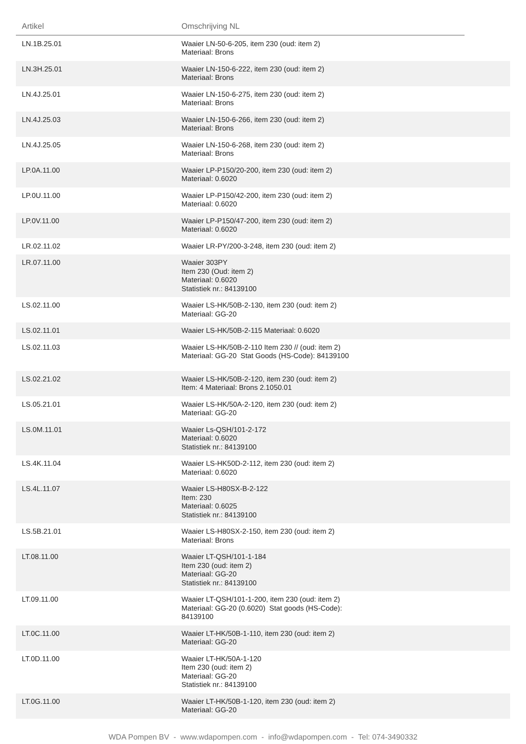| Artikel | Omschrijving NL | |
| --- | --- | --- |
| LN.1B.25.01 | Waaier LN-50-6-205, item 230 (oud: item 2) Materiaal: Brons | |
| LN.3H.25.01 | Waaier LN-150-6-222, item 230 (oud: item 2) Materiaal: Brons | |
| LN.4J.25.01 | Waaier LN-150-6-275, item 230 (oud: item 2) Materiaal: Brons | |
| LN.4J.25.03 | Waaier LN-150-6-266, item 230 (oud: item 2) Materiaal: Brons | |
| LN.4J.25.05 | Waaier LN-150-6-268, item 230 (oud: item 2) Materiaal: Brons | |
| LP.0A.11.00 | Waaier LP-P150/20-200, item 230 (oud: item 2) Materiaal: 0.6020 | |
| LP.0U.11.00 | Waaier LP-P150/42-200, item 230 (oud: item 2) Materiaal: 0.6020 | |
| LP.0V.11.00 | Waaier LP-P150/47-200, item 230 (oud: item 2) Materiaal: 0.6020 | |
| LR.02.11.02 | Waaier LR-PY/200-3-248, item 230 (oud: item 2) | |
| LR.07.11.00 | Waaier 303PY Item 230 (Oud: item 2) Materiaal: 0.6020 Statistiek nr.: 84139100 | |
| LS.02.11.00 | Waaier LS-HK/50B-2-130, item 230 (oud: item 2) Materiaal: GG-20 | |
| LS.02.11.01 | Waaier LS-HK/50B-2-115 Materiaal: 0.6020 | |
| LS.02.11.03 | Waaier LS-HK/50B-2-110 Item 230 // (oud: item 2) Materiaal: GG-20 Stat Goods (HS-Code): 84139100 | |
| LS.02.21.02 | Waaier LS-HK/50B-2-120, item 230 (oud: item 2) Item: 4 Materiaal: Brons 2.1050.01 | |
| LS.05.21.01 | Waaier LS-HK/50A-2-120, item 230 (oud: item 2) Materiaal: GG-20 | |
| LS.0M.11.01 | Waaier Ls-QSH/101-2-172 Materiaal: 0.6020 Statistiek nr.: 84139100 | |
| LS.4K.11.04 | Waaier LS-HK50D-2-112, item 230 (oud: item 2) Materiaal: 0.6020 | |
| LS.4L.11.07 | Waaier LS-H80SX-B-2-122 Item: 230 Materiaal: 0.6025 Statistiek nr.: 84139100 | |
| LS.5B.21.01 | Waaier LS-H80SX-2-150, item 230 (oud: item 2) Materiaal: Brons | |
| LT.08.11.00 | Waaier LT-QSH/101-1-184 Item 230 (oud: item 2) Materiaal: GG-20 Statistiek nr.: 84139100 | |
| LT.09.11.00 | Waaier LT-QSH/101-1-200, item 230 (oud: item 2) Materiaal: GG-20 (0.6020) Stat goods (HS-Code): 84139100 | |
| LT.0C.11.00 | Waaier LT-HK/50B-1-110, item 230 (oud: item 2) Materiaal: GG-20 | |
| LT.0D.11.00 | Waaier LT-HK/50A-1-120 Item 230 (oud: item 2) Materiaal: GG-20 Statistiek nr.: 84139100 | |
| LT.0G.11.00 | Waaier LT-HK/50B-1-120, item 230 (oud: item 2) Materiaal: GG-20 | |
WDA Pompen BV - www.wdapompen.com - info@wdapompen.com - Tel: 074-3490332